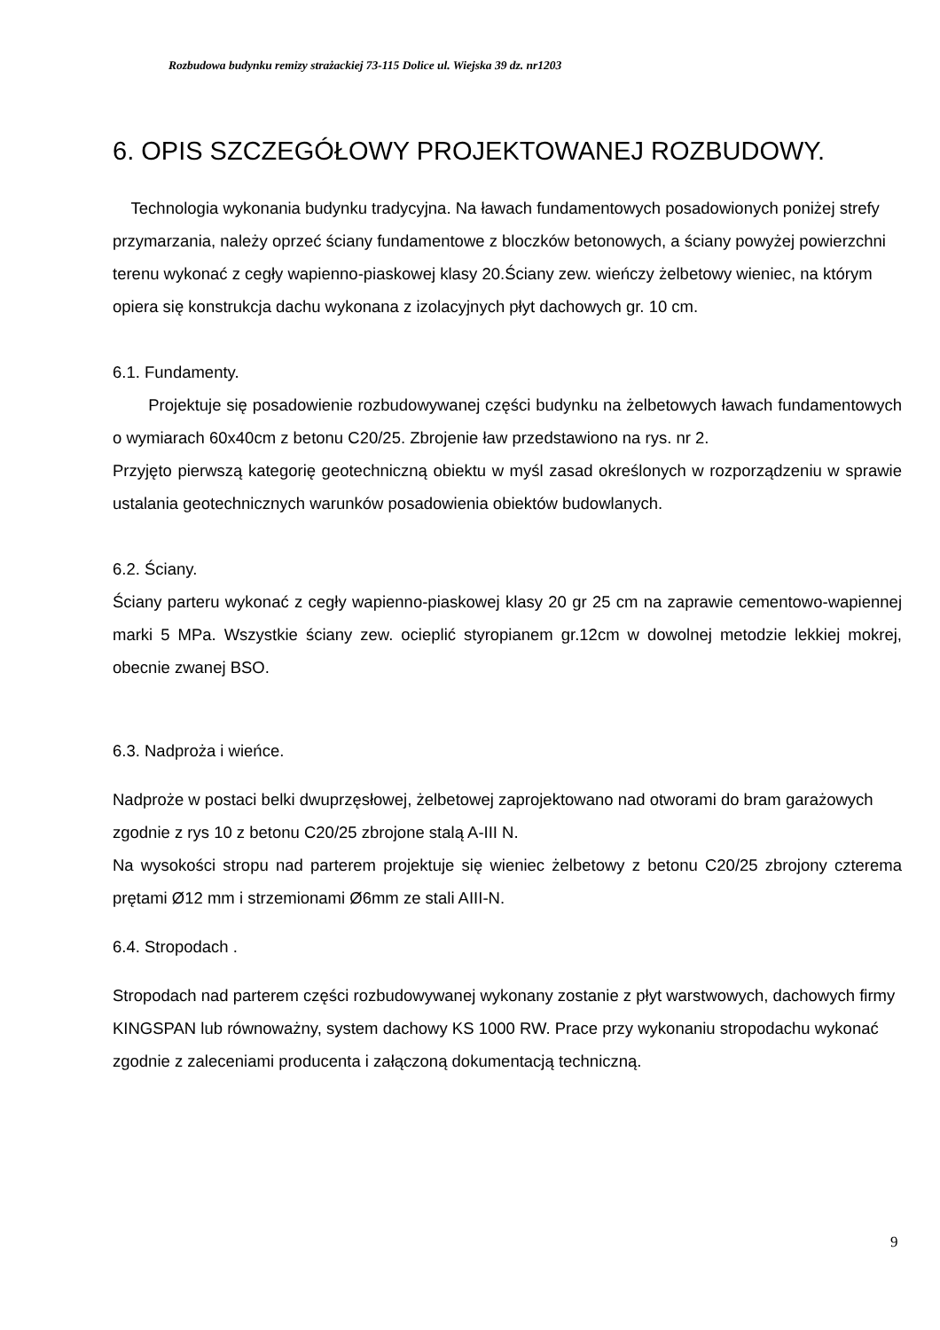Rozbudowa budynku remizy strażackiej 73-115 Dolice ul. Wiejska 39 dz. nr1203
6. OPIS SZCZEGÓŁOWY PROJEKTOWANEJ ROZBUDOWY.
Technologia wykonania budynku tradycyjna. Na ławach fundamentowych posadowionych poniżej strefy przymarzania, należy oprzeć ściany fundamentowe z bloczków betonowych, a ściany powyżej powierzchni terenu wykonać z cegły wapienno-piaskowej klasy 20.Ściany zew. wieńczy żelbetowy wieniec, na którym opiera się konstrukcja dachu wykonana z izolacyjnych płyt dachowych gr. 10 cm.
6.1. Fundamenty.
Projektuje się posadowienie rozbudowywanej części budynku na żelbetowych ławach fundamentowych o wymiarach 60x40cm z betonu C20/25. Zbrojenie ław przedstawiono na rys. nr 2.
Przyjęto pierwszą kategorię geotechniczną obiektu w myśl zasad określonych w rozporządzeniu w sprawie ustalania geotechnicznych warunków posadowienia obiektów budowlanych.
6.2. Ściany.
Ściany parteru wykonać z cegły wapienno-piaskowej klasy 20 gr 25 cm na zaprawie cementowo-wapiennej marki 5 MPa. Wszystkie ściany zew. ocieplić styropianem gr.12cm w dowolnej metodzie lekkiej mokrej, obecnie zwanej BSO.
6.3. Nadproża i wieńce.
Nadproże w postaci belki dwuprzęsłowej, żelbetowej zaprojektowano nad otworami do bram garażowych zgodnie z rys 10 z betonu C20/25 zbrojone stalą A-III N.
Na wysokości stropu nad parterem projektuje się wieniec żelbetowy z betonu C20/25 zbrojony czterema prętami Ø12 mm i strzemionami Ø6mm ze stali AIII-N.
6.4. Stropodach .
Stropodach nad parterem części rozbudowywanej wykonany zostanie z płyt warstwowych, dachowych firmy KINGSPAN lub równoważny, system dachowy KS 1000 RW. Prace przy wykonaniu stropodachu wykonać zgodnie z zaleceniami producenta i załączoną dokumentacją techniczną.
9